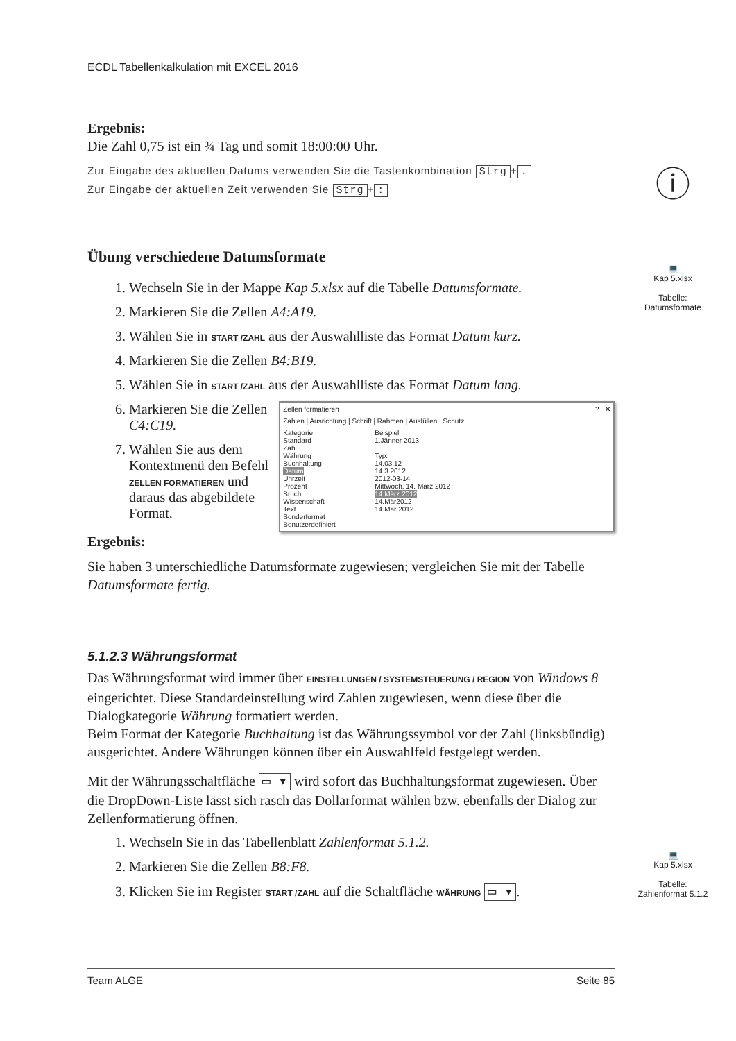ECDL Tabellenkalkulation mit EXCEL 2016
Ergebnis:
Die Zahl 0,75 ist ein ¾ Tag und somit 18:00:00 Uhr.
Zur Eingabe des aktuellen Datums verwenden Sie die Tastenkombination Strg +.
Zur Eingabe der aktuellen Zeit verwenden Sie Strg +:
Übung verschiedene Datumsformate
1. Wechseln Sie in der Mappe Kap 5.xlsx auf die Tabelle Datumsformate.
2. Markieren Sie die Zellen A4:A19.
3. Wählen Sie in START /ZAHL aus der Auswahlliste das Format Datum kurz.
4. Markieren Sie die Zellen B4:B19.
5. Wählen Sie in START /ZAHL aus der Auswahlliste das Format Datum lang.
6. Markieren Sie die Zellen C4:C19.
7. Wählen Sie aus dem Kontextmenü den Befehl ZELLEN FORMATIEREN und daraus das abgebildete Format.
Zellen formatieren ? ✕
Zahlen | Ausrichtung | Schrift | Rahmen | Ausfüllen | Schutz
Kategorie:
Standard
Zahl
Währung
Buchhaltung
Datum
Uhrzeit
Prozent
Bruch
Wissenschaft
Text
Sonderformat
Benutzerdefiniert
Beispiel
1.Jänner 2013
Typ:
14.03.12
14.3.2012
2012-03-14
Mittwoch, 14. März 2012
14.März 2012
14.Mär2012
14 Mär 2012
Ergebnis:
Sie haben 3 unterschiedliche Datumsformate zugewiesen; vergleichen Sie mit der Tabelle Datumsformate fertig.
5.1.2.3 Währungsformat
Das Währungsformat wird immer über EINSTELLUNGEN / SYSTEMSTEUERUNG / REGION von Windows 8 eingerichtet. Diese Standardeinstellung wird Zahlen zugewiesen, wenn diese über die Dialogkategorie Währung formatiert werden.
Beim Format der Kategorie Buchhaltung ist das Währungssymbol vor der Zahl (linksbündig) ausgerichtet. Andere Währungen können über ein Auswahlfeld festgelegt werden.
Mit der Währungsschaltfläche ▭ ▾ wird sofort das Buchhaltungsformat zugewiesen. Über die DropDown-Liste lässt sich rasch das Dollarformat wählen bzw. ebenfalls der Dialog zur Zellenformatierung öffnen.
1. Wechseln Sie in das Tabellenblatt Zahlenformat 5.1.2.
2. Markieren Sie die Zellen B8:F8.
3. Klicken Sie im Register START /ZAHL auf die Schaltfläche WÄHRUNG ▭ ▾.
ⓘ
💻
Kap 5.xlsx
Tabelle:
Datumsformate
💻
Kap 5.xlsx
Tabelle:
Zahlenformat 5.1.2
Team ALGE Seite 85